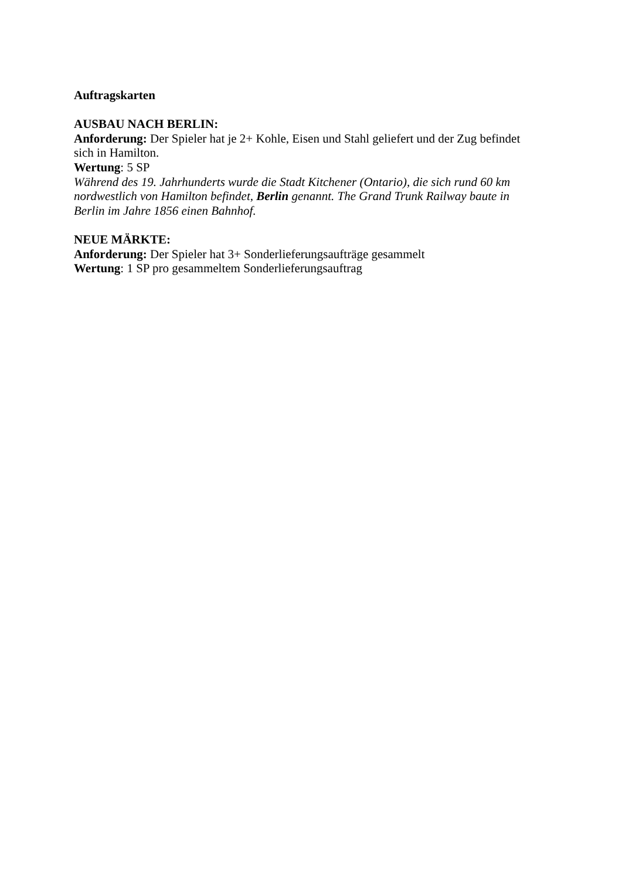Auftragskarten
AUSBAU NACH BERLIN:
Anforderung: Der Spieler hat je 2+ Kohle, Eisen und Stahl geliefert und der Zug befindet sich in Hamilton.
Wertung: 5 SP
Während des 19. Jahrhunderts wurde die Stadt Kitchener (Ontario), die sich rund 60 km nordwestlich von Hamilton befindet, Berlin genannt. The Grand Trunk Railway baute in Berlin im Jahre 1856 einen Bahnhof.
NEUE MÄRKTE:
Anforderung: Der Spieler hat 3+ Sonderlieferungsaufträge gesammelt
Wertung: 1 SP pro gesammeltem Sonderlieferungsauftrag